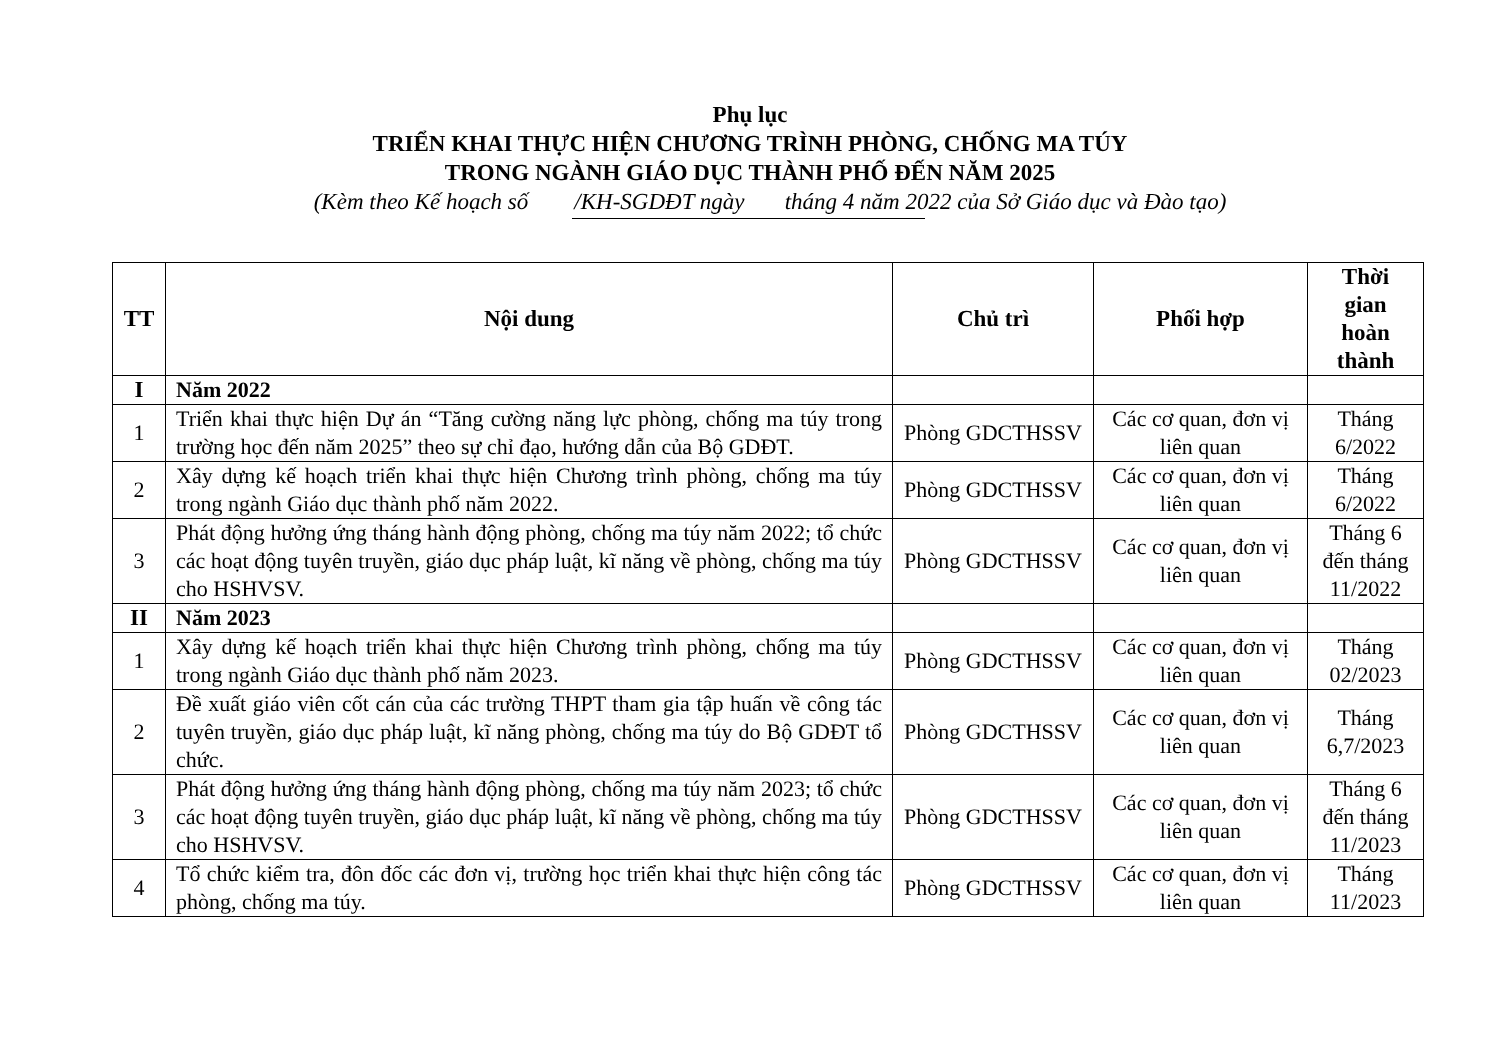Phụ lục
TRIỂN KHAI THỰC HIỆN CHƯƠNG TRÌNH PHÒNG, CHỐNG MA TÚY
TRONG NGÀNH GIÁO DỤC THÀNH PHỐ ĐẾN NĂM 2025
(Kèm theo Kế hoạch số /KH-SGDĐT ngày tháng 4 năm 2022 của Sở Giáo dục và Đào tạo)
| TT | Nội dung | Chủ trì | Phối hợp | Thời gian hoàn thành |
| --- | --- | --- | --- | --- |
| I | Năm 2022 | | | |
| 1 | Triển khai thực hiện Dự án “Tăng cường năng lực phòng, chống ma túy trong trường học đến năm 2025” theo sự chỉ đạo, hướng dẫn của Bộ GDĐT. | Phòng GDCTHSSV | Các cơ quan, đơn vị liên quan | Tháng 6/2022 |
| 2 | Xây dựng kế hoạch triển khai thực hiện Chương trình phòng, chống ma túy trong ngành Giáo dục thành phố năm 2022. | Phòng GDCTHSSV | Các cơ quan, đơn vị liên quan | Tháng 6/2022 |
| 3 | Phát động hưởng ứng tháng hành động phòng, chống ma túy năm 2022; tổ chức các hoạt động tuyên truyền, giáo dục pháp luật, kĩ năng về phòng, chống ma túy cho HSHVSV. | Phòng GDCTHSSV | Các cơ quan, đơn vị liên quan | Tháng 6 đến tháng 11/2022 |
| II | Năm 2023 | | | |
| 1 | Xây dựng kế hoạch triển khai thực hiện Chương trình phòng, chống ma túy trong ngành Giáo dục thành phố năm 2023. | Phòng GDCTHSSV | Các cơ quan, đơn vị liên quan | Tháng 02/2023 |
| 2 | Đề xuất giáo viên cốt cán của các trường THPT tham gia tập huấn về công tác tuyên truyền, giáo dục pháp luật, kĩ năng phòng, chống ma túy do Bộ GDĐT tổ chức. | Phòng GDCTHSSV | Các cơ quan, đơn vị liên quan | Tháng 6,7/2023 |
| 3 | Phát động hưởng ứng tháng hành động phòng, chống ma túy năm 2023; tổ chức các hoạt động tuyên truyền, giáo dục pháp luật, kĩ năng về phòng, chống ma túy cho HSHVSV. | Phòng GDCTHSSV | Các cơ quan, đơn vị liên quan | Tháng 6 đến tháng 11/2023 |
| 4 | Tổ chức kiểm tra, đôn đốc các đơn vị, trường học triển khai thực hiện công tác phòng, chống ma túy. | Phòng GDCTHSSV | Các cơ quan, đơn vị liên quan | Tháng 11/2023 |